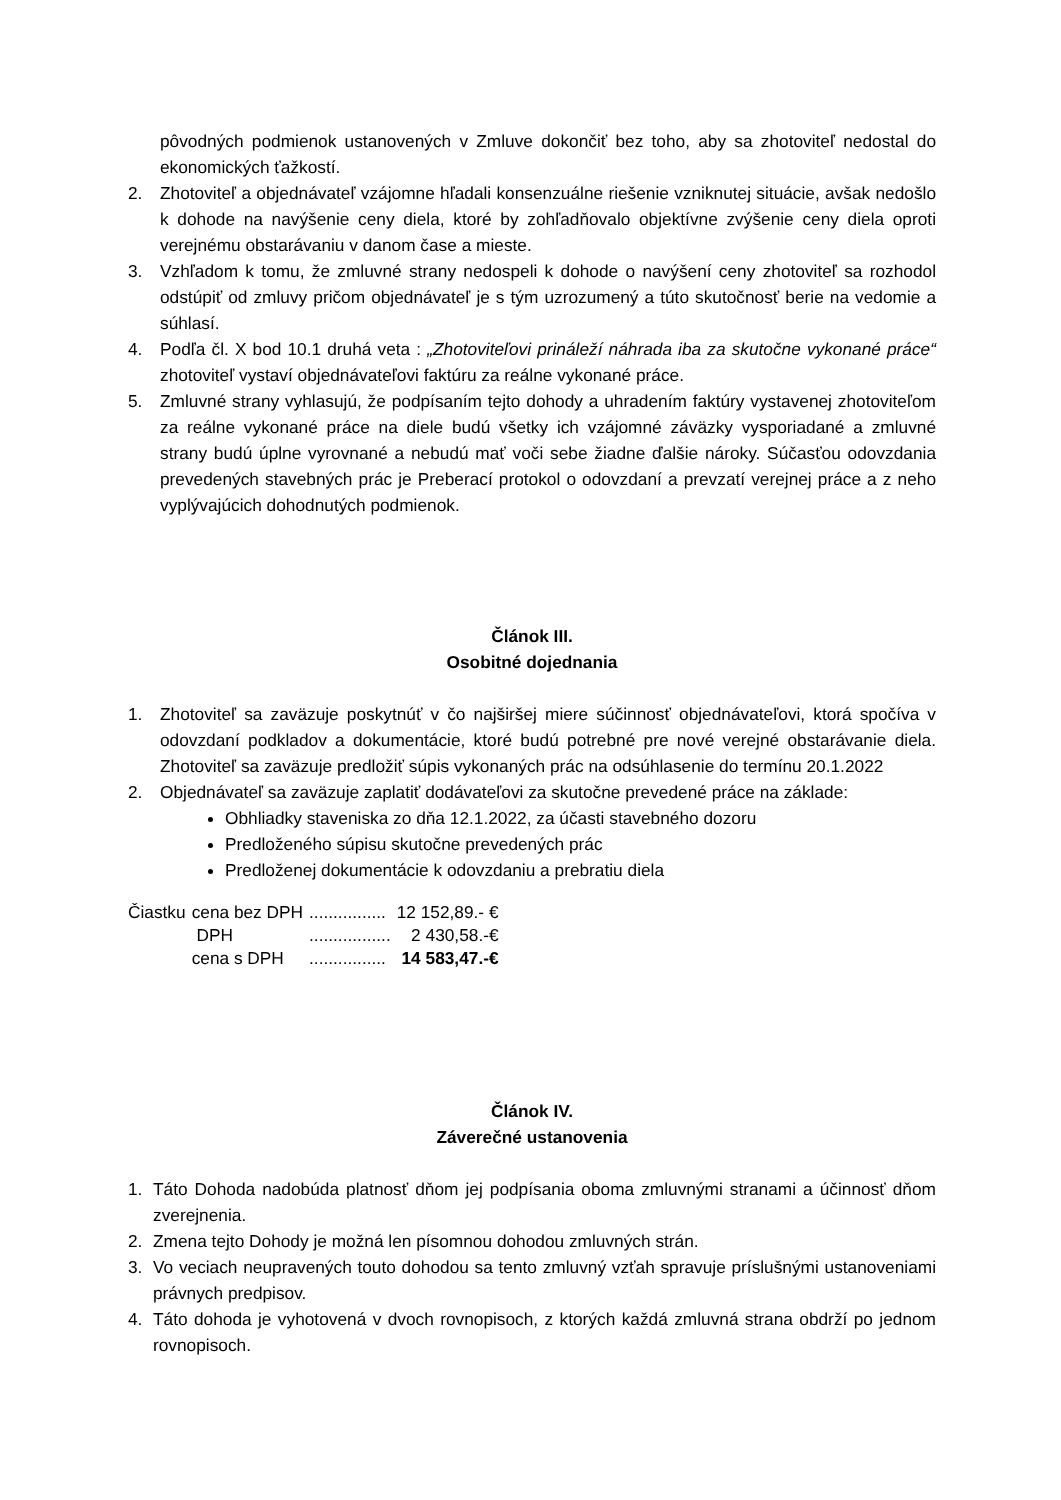pôvodných podmienok ustanovených v Zmluve dokončiť bez toho, aby sa zhotoviteľ nedostal do ekonomických ťažkostí.
2. Zhotoviteľ a objednávateľ vzájomne hľadali konsenzuálne riešenie vzniknutej situácie, avšak nedošlo k dohode na navýšenie ceny diela, ktoré by zohľadňovalo objektívne zvýšenie ceny diela oproti verejnému obstarávaniu v danom čase a mieste.
3. Vzhľadom k tomu, že zmluvné strany nedospeli k dohode o navýšení ceny zhotoviteľ sa rozhodol odstúpiť od zmluvy pričom objednávateľ je s tým uzrozumený a túto skutočnosť berie na vedomie a súhlasí.
4. Podľa čl. X bod 10.1 druhá veta : „Zhotoviteľovi prináleží náhrada iba za skutočne vykonané práce“ zhotoviteľ vystaví objednávateľovi faktúru za reálne vykonané práce.
5. Zmluvné strany vyhlasujú, že podpísaním tejto dohody a uhradením faktúry vystavenej zhotoviteľom za reálne vykonané práce na diele budú všetky ich vzájomné záväzky vysporiadané a zmluvné strany budú úplne vyrovnané a nebudú mať voči sebe žiadne ďalšie nároky. Súčasťou odovzdania prevedených stavebných prác je Preberací protokol o odovzdaní a prevzatí verejnej práce a z neho vyplývajúcich dohodnutých podmienok.
Článok III.
Osobitné dojednania
1. Zhotoviteľ sa zaväzuje poskytnúť v čo najširšej miere súčinnosť objednávateľovi, ktorá spočíva v odovzdaní podkladov a dokumentácie, ktoré budú potrebné pre nové verejné obstarávanie diela. Zhotoviteľ sa zaväzuje predložiť súpis vykonaných prác na odsúhlasenie do termínu 20.1.2022
2. Objednávateľ sa zaväzuje zaplatiť dodávateľovi za skutočne prevedené práce na základe:
Obhliadky staveniska zo dňa 12.1.2022, za účasti stavebného dozoru
Predloženého súpisu skutočne prevedených prác
Predloženej dokumentácie k odovzdaniu a prebratiu diela
| Čiastku | cena bez DPH | ................ | 12 152,89.- € |
| | DPH | ................. | 2 430,58.-€ |
| | cena s DPH | ................ | 14 583,47.-€ |
Článok IV.
Záverečné ustanovenia
1. Táto Dohoda nadobúda platnosť dňom jej podpísania oboma zmluvnými stranami a účinnosť dňom zverejnenia.
2. Zmena tejto Dohody je možná len písomnou dohodou zmluvných strán.
3. Vo veciach neupravených touto dohodou sa tento zmluvný vzťah spravuje príslušnými ustanoveniami právnych predpisov.
4. Táto dohoda je vyhotovená v dvoch rovnopisoch, z ktorých každá zmluvná strana obdrží po jednom rovnopisoch.